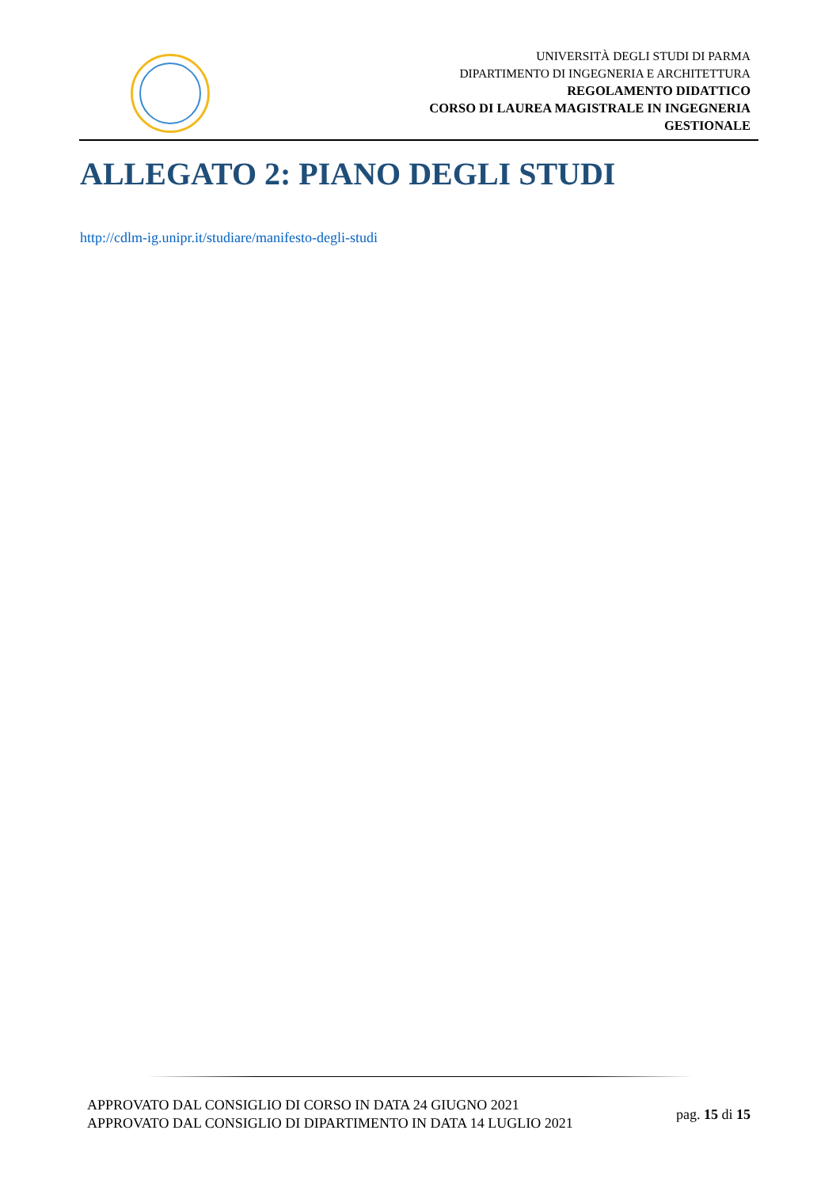UNIVERSITÀ DEGLI STUDI DI PARMA
DIPARTIMENTO DI INGEGNERIA E ARCHITETTURA
REGOLAMENTO DIDATTICO
CORSO DI LAUREA MAGISTRALE IN INGEGNERIA
GESTIONALE
ALLEGATO 2: PIANO DEGLI STUDI
http://cdlm-ig.unipr.it/studiare/manifesto-degli-studi
APPROVATO DAL CONSIGLIO DI CORSO IN DATA 24 GIUGNO 2021
APPROVATO DAL CONSIGLIO DI DIPARTIMENTO IN DATA 14 LUGLIO 2021
pag. 15 di 15